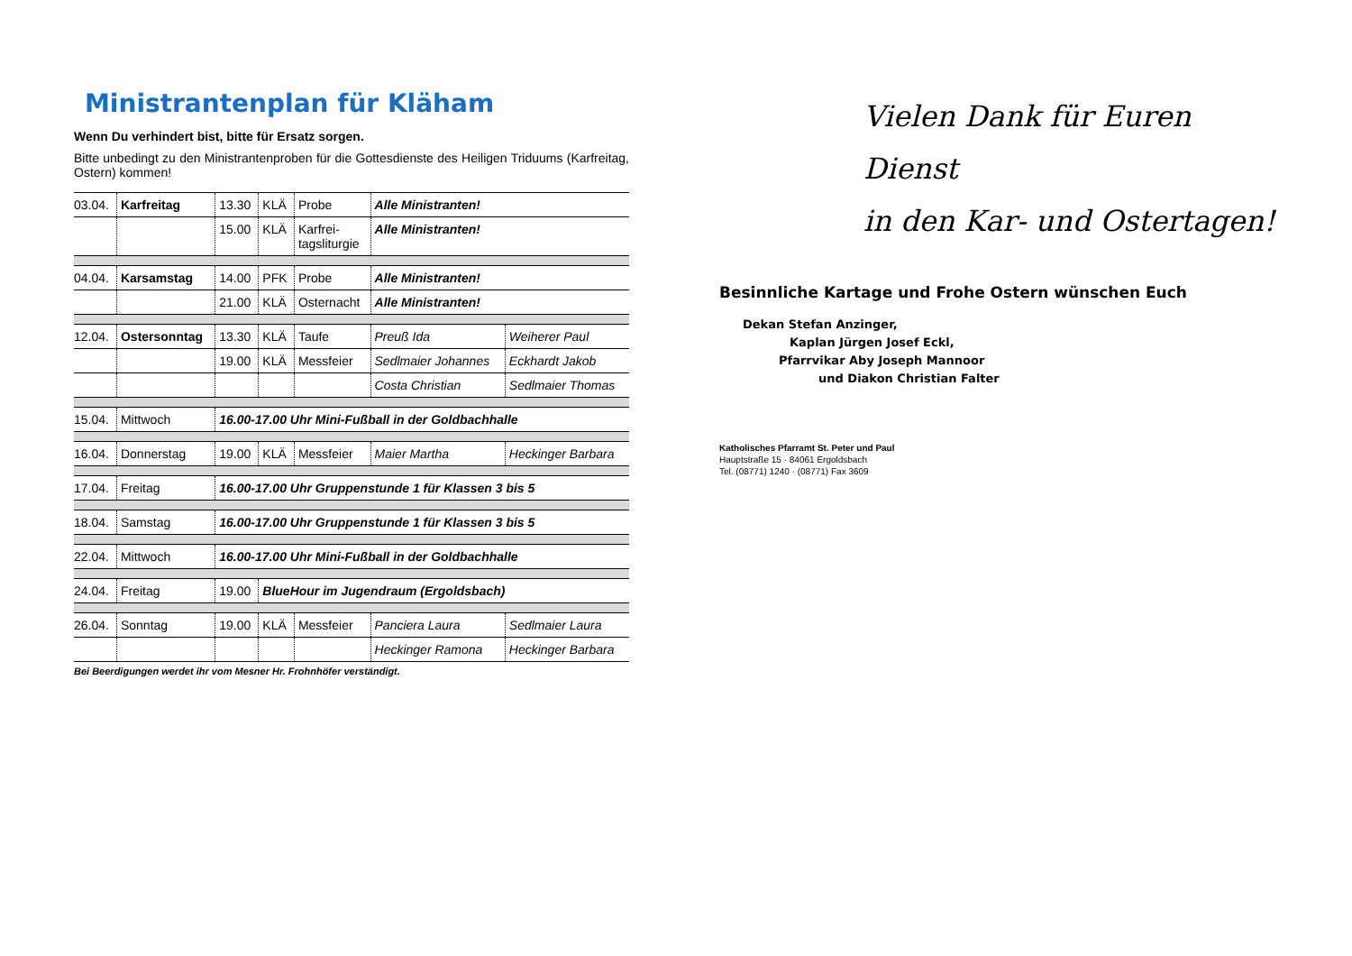Ministrantenplan für Kläham
Wenn Du verhindert bist, bitte für Ersatz sorgen.
Bitte unbedingt zu den Ministrantenproben für die Gottesdienste des Heiligen Triduums (Karfreitag, Ostern) kommen!
| 03.04. | Karfreitag | 13.30 | KLÄ | Probe | Alle Ministranten! | |
| | | 15.00 | KLÄ | Karfrei- tagsliturgie | Alle Ministranten! | |
| 04.04. | Karsamstag | 14.00 | PFK | Probe | Alle Ministranten! | |
| | | 21.00 | KLÄ | Osternacht | Alle Ministranten! | |
| 12.04. | Ostersonntag | 13.30 | KLÄ | Taufe | Preuß Ida | Weiherer Paul |
| | | 19.00 | KLÄ | Messfeier | Sedlmaier Johannes | Eckhardt Jakob |
| | | | | | Costa Christian | Sedlmaier Thomas |
| 15.04. | Mittwoch | 16.00-17.00 Uhr Mini-Fußball in der Goldbachhalle | | | | |
| 16.04. | Donnerstag | 19.00 | KLÄ | Messfeier | Maier Martha | Heckinger Barbara |
| 17.04. | Freitag | 16.00-17.00 Uhr Gruppenstunde 1 für Klassen 3 bis 5 | | | | |
| 18.04. | Samstag | 16.00-17.00 Uhr Gruppenstunde 1 für Klassen 3 bis 5 | | | | |
| 22.04. | Mittwoch | 16.00-17.00 Uhr Mini-Fußball in der Goldbachhalle | | | | |
| 24.04. | Freitag | 19.00 | BlueHour im Jugendraum (Ergoldsbach) | | | |
| 26.04. | Sonntag | 19.00 | KLÄ | Messfeier | Panciera Laura | Sedlmaier Laura |
| | | | | | Heckinger Ramona | Heckinger Barbara |
Bei Beerdigungen werdet ihr vom Mesner Hr. Frohnhöfer verständigt.
Vielen Dank für Euren Dienst
in den Kar- und Ostertagen!
Besinnliche Kartage und Frohe Ostern wünschen Euch
Dekan Stefan Anzinger,
Kaplan Jürgen Josef Eckl,
Pfarrvikar Aby Joseph Mannoor
und Diakon Christian Falter
Katholisches Pfarramt St. Peter und Paul
Hauptstraße 15 · 84061 Ergoldsbach
Tel. (08771) 1240 · (08771) Fax 3609